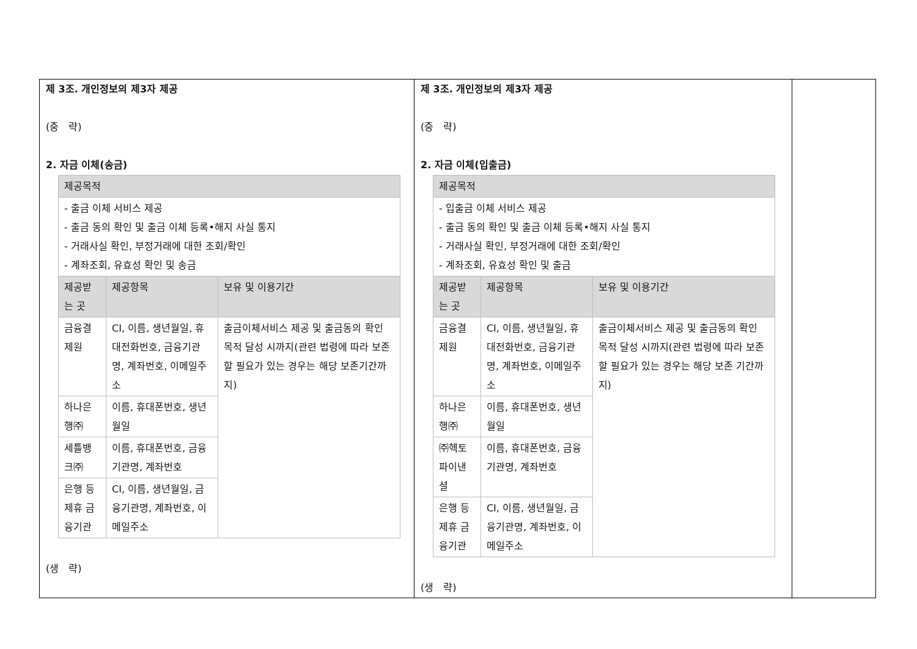| 제 3조. 개인정보의 제3자 제공 (중 략) 2. 자금 이체(송금) / 제공목적 / / / / - 출금 이체 서비스 제공 - 출금 동의 확인 및 출금 이체 등록•해지 사실 통지 - 거래사실 확인, 부정거래에 대한 조회/확인 - 계좌조회, 유효성 확인 및 송금 / / / / 제공받는 곳 / 제공항목 / 보유 및 이용기간 / / 금융결제원 / CI, 이름, 생년월일, 휴대전화번호, 금융기관명, 계좌번호, 이메일주소 / 출금이체서비스 제공 및 출금동의 확인 목적 달성 시까지(관련 법령에 따라 보존할 필요가 있는 경우는 해당 보존기간까지) / / 하나은행㈜ / 이름, 휴대폰번호, 생년월일 / / / 세틀뱅크㈜ / 이름, 휴대폰번호, 금융기관명, 계좌번호 / / / 은행 등 제휴 금융기관 / CI, 이름, 생년월일, 금융기관명, 계좌번호, 이메일주소 / / (생 략) | 제 3조. 개인정보의 제3자 제공 (중 략) 2. 자금 이체(입출금) / 제공목적 / / / / - 입출금 이체 서비스 제공 - 출금 동의 확인 및 출금 이체 등록•해지 사실 통지 - 거래사실 확인, 부정거래에 대한 조회/확인 - 계좌조회, 유효성 확인 및 출금 / / / / 제공받는 곳 / 제공항목 / 보유 및 이용기간 / / 금융결제원 / CI, 이름, 생년월일, 휴대전화번호, 금융기관명, 계좌번호, 이메일주소 / 출금이체서비스 제공 및 출금동의 확인 목적 달성 시까지(관련 법령에 따라 보존할 필요가 있는 경우는 해당 보존 기간까지) / / 하나은행㈜ / 이름, 휴대폰번호, 생년월일 / / / ㈜헥토파이낸셜 / 이름, 휴대폰번호, 금융기관명, 계좌번호 / / / 은행 등 제휴 금융기관 / CI, 이름, 생년월일, 금융기관명, 계좌번호, 이메일주소 / / (생 략) | |